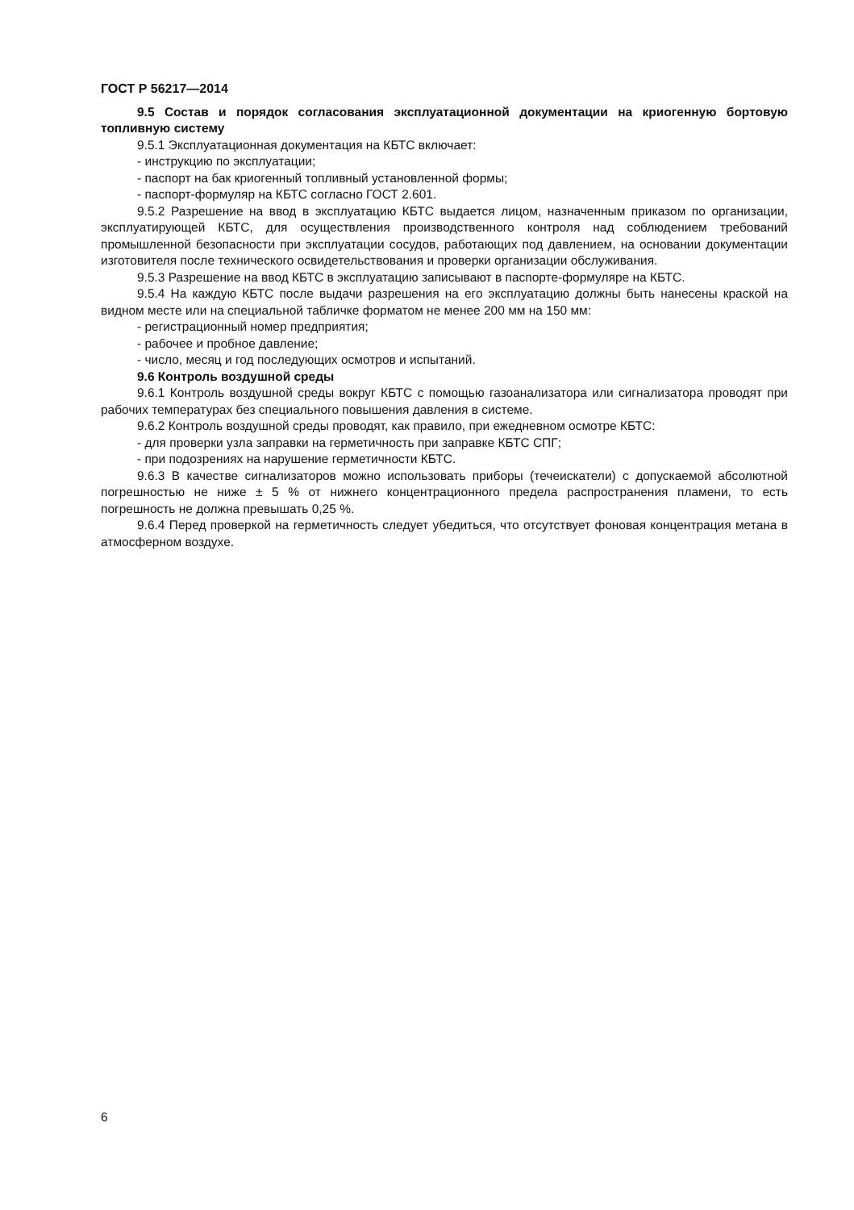ГОСТ Р 56217—2014
9.5 Состав и порядок согласования эксплуатационной документации на криогенную бортовую топливную систему
9.5.1 Эксплуатационная документация на КБТС включает:
- инструкцию по эксплуатации;
- паспорт на бак криогенный топливный установленной формы;
- паспорт-формуляр на КБТС согласно ГОСТ 2.601.
9.5.2 Разрешение на ввод в эксплуатацию КБТС выдается лицом, назначенным приказом по организации, эксплуатирующей КБТС, для осуществления производственного контроля над соблюдением требований промышленной безопасности при эксплуатации сосудов, работающих под давлением, на основании документации изготовителя после технического освидетельствования и проверки организации обслуживания.
9.5.3 Разрешение на ввод КБТС в эксплуатацию записывают в паспорте-формуляре на КБТС.
9.5.4 На каждую КБТС после выдачи разрешения на его эксплуатацию должны быть нанесены краской на видном месте или на специальной табличке форматом не менее 200 мм на 150 мм:
- регистрационный номер предприятия;
- рабочее и пробное давление;
- число, месяц и год последующих осмотров и испытаний.
9.6 Контроль воздушной среды
9.6.1 Контроль воздушной среды вокруг КБТС с помощью газоанализатора или сигнализатора проводят при рабочих температурах без специального повышения давления в системе.
9.6.2 Контроль воздушной среды проводят, как правило, при ежедневном осмотре КБТС:
- для проверки узла заправки на герметичность при заправке КБТС СПГ;
- при подозрениях на нарушение герметичности КБТС.
9.6.3 В качестве сигнализаторов можно использовать приборы (течеискатели) с допускаемой абсолютной погрешностью не ниже ± 5 % от нижнего концентрационного предела распространения пламени, то есть погрешность не должна превышать 0,25 %.
9.6.4 Перед проверкой на герметичность следует убедиться, что отсутствует фоновая концентрация метана в атмосферном воздухе.
6